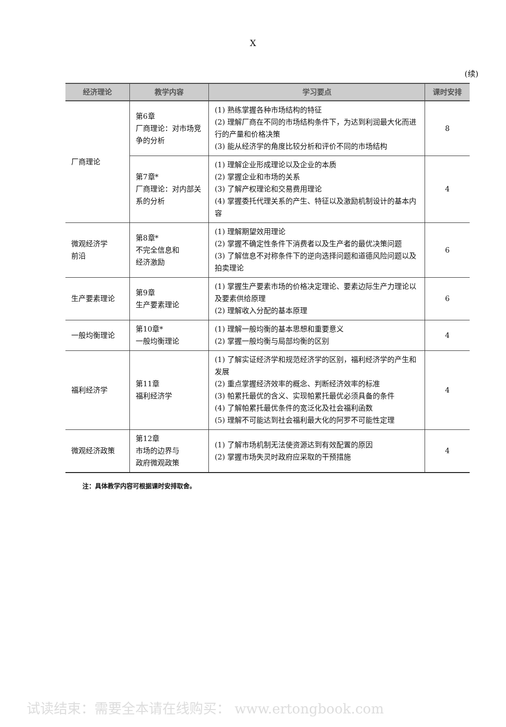X
(续)
| 经济理论 | 教学内容 | 学习要点 | 课时安排 |
| --- | --- | --- | --- |
| 厂商理论 | 第6章 厂商理论：对市场竞争的分析 | (1) 熟练掌握各种市场结构的特征 (2) 理解厂商在不同的市场结构条件下，为达到利润最大化而进行的产量和价格决策 (3) 能从经济学的角度比较分析和评价不同的市场结构 | 8 |
| | 第7章* 厂商理论：对内部关系的分析 | (1) 理解企业形成理论以及企业的本质 (2) 掌握企业和市场的关系 (3) 了解产权理论和交易费用理论 (4) 掌握委托代理关系的产生、特征以及激励机制设计的基本内容 | 4 |
| 微观经济学 前沿 | 第8章* 不完全信息和 经济激励 | (1) 理解期望效用理论 (2) 掌握不确定性条件下消费者以及生产者的最优决策问题 (3) 了解信息不对称条件下的逆向选择问题和道德风险问题以及拍卖理论 | 6 |
| 生产要素理论 | 第9章 生产要素理论 | (1) 掌握生产要素市场的价格决定理论、要素边际生产力理论以及要素供给原理 (2) 理解收入分配的基本原理 | 6 |
| 一般均衡理论 | 第10章* 一般均衡理论 | (1) 理解一般均衡的基本思想和重要意义 (2) 掌握一般均衡与局部均衡的区别 | 4 |
| 福利经济学 | 第11章 福利经济学 | (1) 了解实证经济学和规范经济学的区别，福利经济学的产生和发展 (2) 重点掌握经济效率的概念、判断经济效率的标准 (3) 帕累托最优的含义、实现帕累托最优必须具备的条件 (4) 了解帕累托最优条件的宽泛化及社会福利函数 (5) 理解不可能达到社会福利最大化的阿罗不可能性定理 | 4 |
| 微观经济政策 | 第12章 市场的边界与 政府微观政策 | (1) 了解市场机制无法使资源达到有效配置的原因 (2) 掌握市场失灵时政府应采取的干预措施 | 4 |
注：具体教学内容可根据课时安排取舍。
试读结束：需要全本请在线购买： www.ertongbook.com